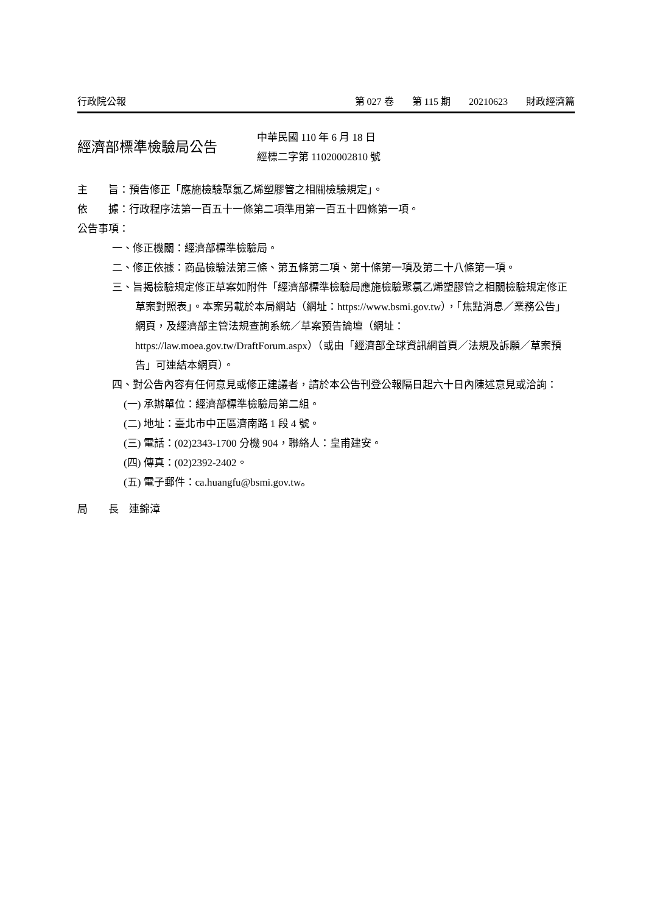行政院公報 第 027 卷 第 115 期 20210623 財政經濟篇
經濟部標準檢驗局公告
中華民國 110 年 6 月 18 日
經標二字第 11020002810 號
主　　旨：預告修正「應施檢驗聚氯乙烯塑膠管之相關檢驗規定」。
依　　據：行政程序法第一百五十一條第二項準用第一百五十四條第一項。
公告事項：
一、修正機關：經濟部標準檢驗局。
二、修正依據：商品檢驗法第三條、第五條第二項、第十條第一項及第二十八條第一項。
三、旨揭檢驗規定修正草案如附件「經濟部標準檢驗局應施檢驗聚氯乙烯塑膠管之相關檢驗規定修正草案對照表」。本案另載於本局網站（網址：https://www.bsmi.gov.tw），「焦點消息／業務公告」網頁，及經濟部主管法規查詢系統／草案預告論壇（網址：https://law.moea.gov.tw/DraftForum.aspx）（或由「經濟部全球資訊網首頁／法規及訴願／草案預告」可連結本網頁）。
四、對公告內容有任何意見或修正建議者，請於本公告刊登公報隔日起六十日內陳述意見或洽詢：
(一) 承辦單位：經濟部標準檢驗局第二組。
(二) 地址：臺北市中正區濟南路 1 段 4 號。
(三) 電話：(02)2343-1700 分機 904，聯絡人：皇甫建安。
(四) 傳真：(02)2392-2402。
(五) 電子郵件：ca.huangfu@bsmi.gov.tw。
局　　長　連錦漳